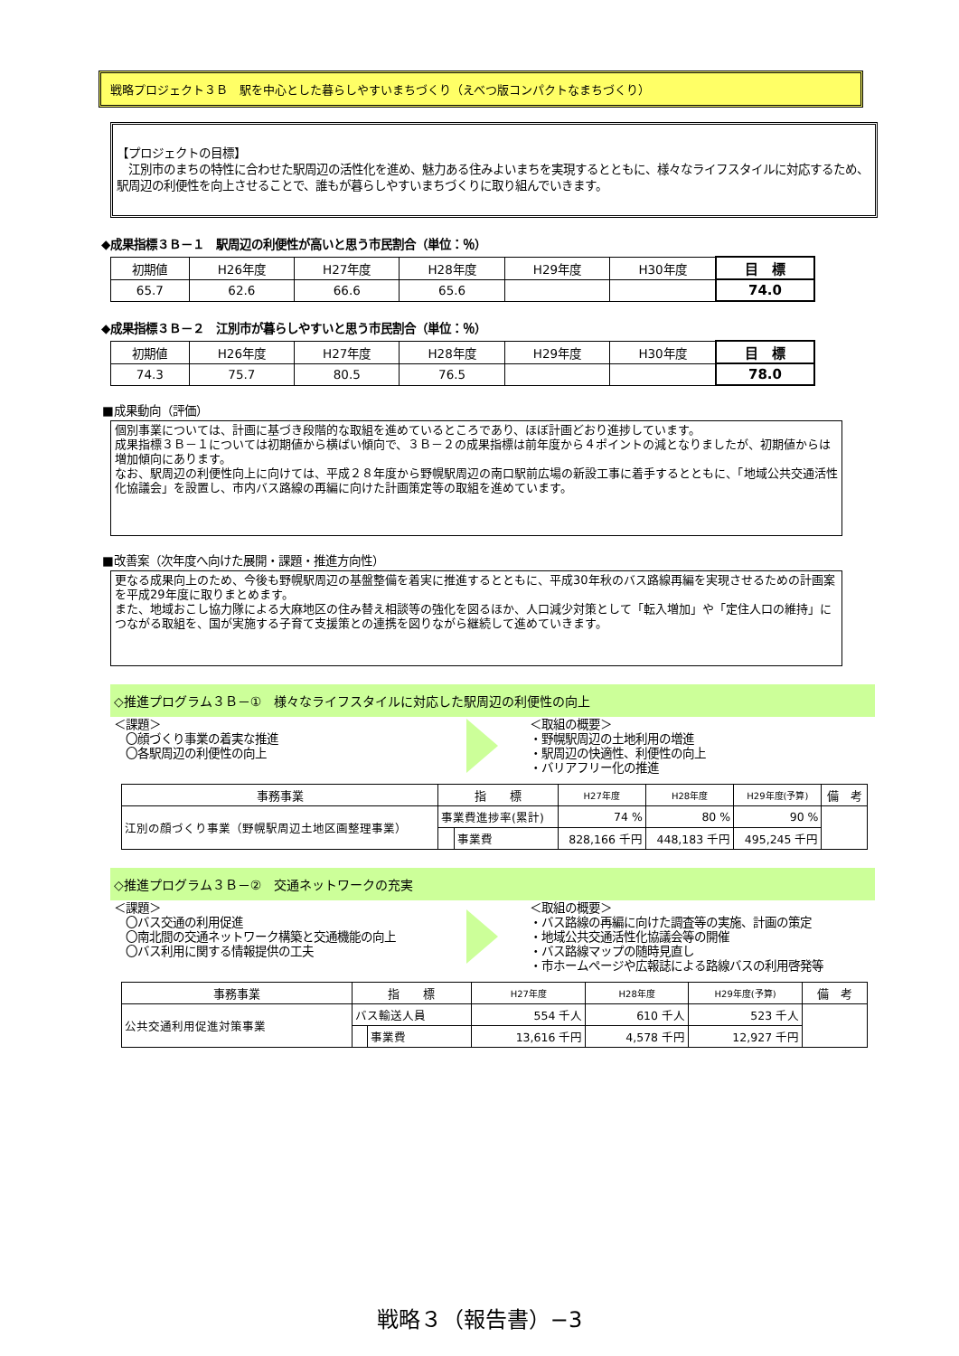戦略プロジェクト３Ｂ　駅を中心とした暮らしやすいまちづくり（えべつ版コンパクトなまちづくり）
【プロジェクトの目標】
　江別市のまちの特性に合わせた駅周辺の活性化を進め、魅力ある住みよいまちを実現するとともに、様々なライフスタイルに対応するため、駅周辺の利便性を向上させることで、誰もが暮らしやすいまちづくりに取り組んでいきます。
◆成果指標３Ｂ－１　駅周辺の利便性が高いと思う市民割合（単位：％）
| 初期値 | H26年度 | H27年度 | H28年度 | H29年度 | H30年度 | 目 標 |
| 65.7 | 62.6 | 66.6 | 65.6 | | | 74.0 |
◆成果指標３Ｂ－２　江別市が暮らしやすいと思う市民割合（単位：％）
| 初期値 | H26年度 | H27年度 | H28年度 | H29年度 | H30年度 | 目 標 |
| 74.3 | 75.7 | 80.5 | 76.5 | | | 78.0 |
■成果動向（評価）
個別事業については、計画に基づき段階的な取組を進めているところであり、ほぼ計画どおり進捗しています。
成果指標３Ｂ－１については初期値から横ばい傾向で、３Ｂ－２の成果指標は前年度から４ポイントの減となりましたが、初期値からは増加傾向にあります。
なお、駅周辺の利便性向上に向けては、平成２８年度から野幌駅周辺の南口駅前広場の新設工事に着手するとともに、「地域公共交通活性化協議会」を設置し、市内バス路線の再編に向けた計画策定等の取組を進めています。
■改善案（次年度へ向けた展開・課題・推進方向性）
更なる成果向上のため、今後も野幌駅周辺の基盤整備を着実に推進するとともに、平成30年秋のバス路線再編を実現させるための計画案を平成29年度に取りまとめます。
また、地域おこし協力隊による大麻地区の住み替え相談等の強化を図るほか、人口減少対策として「転入増加」や「定住人口の維持」につながる取組を、国が実施する子育て支援策との連携を図りながら継続して進めていきます。
◇推進プログラム３Ｂ－①　様々なライフスタイルに対応した駅周辺の利便性の向上
＜課題＞
　〇顔づくり事業の着実な推進
　〇各駅周辺の利便性の向上
＜取組の概要＞
・野幌駅周辺の土地利用の増進
・駅周辺の快適性、利便性の向上
・バリアフリー化の推進
| 事務事業 | 指 標 | | H27年度 | H28年度 | H29年度(予算) | 備 考 |
| --- | --- | --- | --- | --- | --- | --- |
| 江別の顔づくり事業（野幌駅周辺土地区画整理事業） | 事業費進捗率(累計) | | 74 % | 80 % | 90 % | |
| | | 事業費 | 828,166 千円 | 448,183 千円 | 495,245 千円 | |
◇推進プログラム３Ｂ－②　交通ネットワークの充実
＜課題＞
　〇バス交通の利用促進
　〇南北間の交通ネットワーク構築と交通機能の向上
　〇バス利用に関する情報提供の工夫
＜取組の概要＞
・バス路線の再編に向けた調査等の実施、計画の策定
・地域公共交通活性化協議会等の開催
・バス路線マップの随時見直し
・市ホームページや広報誌による路線バスの利用啓発等
| 事務事業 | 指 標 | | H27年度 | H28年度 | H29年度(予算) | 備 考 |
| --- | --- | --- | --- | --- | --- | --- |
| 公共交通利用促進対策事業 | バス輸送人員 | | 554 千人 | 610 千人 | 523 千人 | |
| | | 事業費 | 13,616 千円 | 4,578 千円 | 12,927 千円 | |
戦略３（報告書）−3